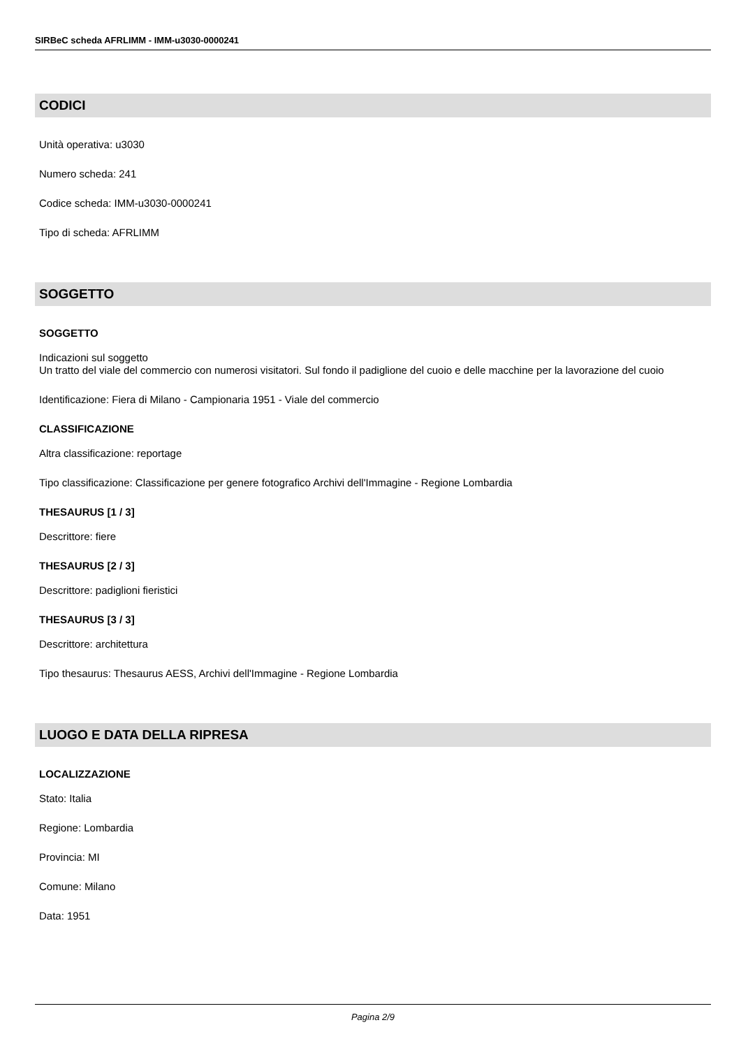SIRBeC scheda AFRLIMM - IMM-u3030-0000241
CODICI
Unità operativa: u3030
Numero scheda: 241
Codice scheda: IMM-u3030-0000241
Tipo di scheda: AFRLIMM
SOGGETTO
SOGGETTO
Indicazioni sul soggetto
Un tratto del viale del commercio con numerosi visitatori. Sul fondo il padiglione del cuoio e delle macchine per la lavorazione del cuoio
Identificazione: Fiera di Milano - Campionaria 1951 - Viale del commercio
CLASSIFICAZIONE
Altra classificazione: reportage
Tipo classificazione: Classificazione per genere fotografico Archivi dell'Immagine - Regione Lombardia
THESAURUS [1 / 3]
Descrittore: fiere
THESAURUS [2 / 3]
Descrittore: padiglioni fieristici
THESAURUS [3 / 3]
Descrittore: architettura
Tipo thesaurus: Thesaurus AESS, Archivi dell'Immagine - Regione Lombardia
LUOGO E DATA DELLA RIPRESA
LOCALIZZAZIONE
Stato: Italia
Regione: Lombardia
Provincia: MI
Comune: Milano
Data: 1951
Pagina 2/9